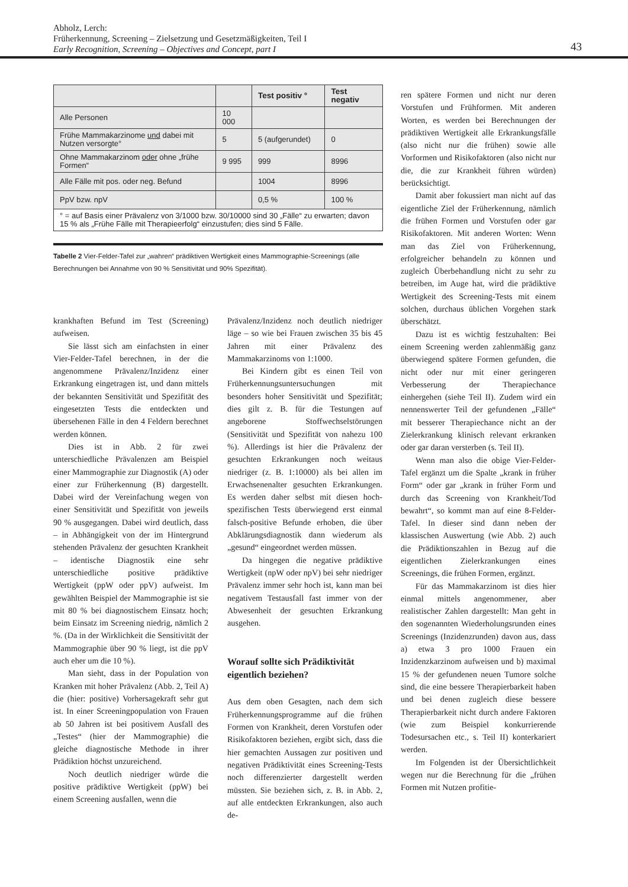Abholz, Lerch:
Früherkennung, Screening – Zielsetzung und Gesetzmäßigkeiten, Teil I
Early Recognition, Screening – Objectives and Concept, part I
43
| | | Test positiv ° | Test negativ |
| --- | --- | --- | --- |
| Alle Personen | 10 000 | | |
| Frühe Mammakarzinome und dabei mit Nutzen versorgte° | 5 | 5 (aufgerundet) | 0 |
| Ohne Mammakarzinom oder ohne „frühe Formen“ | 9 995 | 999 | 8996 |
| Alle Fälle mit pos. oder neg. Befund | | 1004 | 8996 |
| PpV bzw. npV | | 0,5 % | 100 % |
| ° = auf Basis einer Prävalenz von 3/1000 bzw. 30/10000 sind 30 „Fälle“ zu erwarten; davon 15 % als „Frühe Fälle mit Therapieerfolg“ einzustufen; dies sind 5 Fälle. | | | |
Tabelle 2 Vier-Felder-Tafel zur „wahren“ prädiktiven Wertigkeit eines Mammographie-Screenings (alle Berechnungen bei Annahme von 90 % Sensitivität und 90% Spezifität).
krankhaften Befund im Test (Screening) aufweisen.
Sie lässt sich am einfachsten in einer Vier-Felder-Tafel berechnen, in der die angenommene Prävalenz/Inzidenz einer Erkrankung eingetragen ist, und dann mittels der bekannten Sensitivität und Spezifität des eingesetzten Tests die entdeckten und übersehenen Fälle in den 4 Feldern berechnet werden können.
Dies ist in Abb. 2 für zwei unterschiedliche Prävalenzen am Beispiel einer Mammographie zur Diagnostik (A) oder einer zur Früherkennung (B) dargestellt. Dabei wird der Vereinfachung wegen von einer Sensitivität und Spezifität von jeweils 90 % ausgegangen. Dabei wird deutlich, dass – in Abhängigkeit von der im Hintergrund stehenden Prävalenz der gesuchten Krankheit – identische Diagnostik eine sehr unterschiedliche positive prädiktive Wertigkeit (ppW oder ppV) aufweist. Im gewählten Beispiel der Mammographie ist sie mit 80 % bei diagnostischem Einsatz hoch; beim Einsatz im Screening niedrig, nämlich 2 %. (Da in der Wirklichkeit die Sensitivität der Mammographie über 90 % liegt, ist die ppV auch eher um die 10 %).
Man sieht, dass in der Population von Kranken mit hoher Prävalenz (Abb. 2, Teil A) die (hier: positive) Vorhersagekraft sehr gut ist. In einer Screeningpopulation von Frauen ab 50 Jahren ist bei positivem Ausfall des „Testes“ (hier der Mammographie) die gleiche diagnostische Methode in ihrer Prädiktion höchst unzureichend.
Noch deutlich niedriger würde die positive prädiktive Wertigkeit (ppW) bei einem Screening ausfallen, wenn die
Prävalenz/Inzidenz noch deutlich niedriger läge – so wie bei Frauen zwischen 35 bis 45 Jahren mit einer Prävalenz des Mammakarzinoms von 1:1000.
Bei Kindern gibt es einen Teil von Früherkennungsuntersuchungen mit besonders hoher Sensitivität und Spezifität; dies gilt z. B. für die Testungen auf angeborene Stoffwechselstörungen (Sensitivität und Spezifität von nahezu 100 %). Allerdings ist hier die Prävalenz der gesuchten Erkrankungen noch weitaus niedriger (z. B. 1:10000) als bei allen im Erwachsenenalter gesuchten Erkrankungen. Es werden daher selbst mit diesen hoch-spezifischen Tests überwiegend erst einmal falsch-positive Befunde erhoben, die über Abklärungsdiagnostik dann wiederum als „gesund“ eingeordnet werden müssen.
Da hingegen die negative prädiktive Wertigkeit (npW oder npV) bei sehr niedriger Prävalenz immer sehr hoch ist, kann man bei negativem Testausfall fast immer von der Abwesenheit der gesuchten Erkrankung ausgehen.
Worauf sollte sich Prädiktivität eigentlich beziehen?
Aus dem oben Gesagten, nach dem sich Früherkennungsprogramme auf die frühen Formen von Krankheit, deren Vorstufen oder Risikofaktoren beziehen, ergibt sich, dass die hier gemachten Aussagen zur positiven und negativen Prädiktivität eines Screening-Tests noch differenzierter dargestellt werden müssten. Sie beziehen sich, z. B. in Abb. 2, auf alle entdeckten Erkrankungen, also auch de-
ren spätere Formen und nicht nur deren Vorstufen und Frühformen. Mit anderen Worten, es werden bei Berechnungen der prädiktiven Wertigkeit alle Erkrankungsfälle (also nicht nur die frühen) sowie alle Vorformen und Risikofaktoren (also nicht nur die, die zur Krankheit führen würden) berücksichtigt.
Damit aber fokussiert man nicht auf das eigentliche Ziel der Früherkennung, nämlich die frühen Formen und Vorstufen oder gar Risikofaktoren. Mit anderen Worten: Wenn man das Ziel von Früherkennung, erfolgreicher behandeln zu können und zugleich Überbehandlung nicht zu sehr zu betreiben, im Auge hat, wird die prädiktive Wertigkeit des Screening-Tests mit einem solchen, durchaus üblichen Vorgehen stark überschätzt.
Dazu ist es wichtig festzuhalten: Bei einem Screening werden zahlenmäßig ganz überwiegend spätere Formen gefunden, die nicht oder nur mit einer geringeren Verbesserung der Therapiechance einhergehen (siehe Teil II). Zudem wird ein nennenswerter Teil der gefundenen „Fälle“ mit besserer Therapiechance nicht an der Zielerkrankung klinisch relevant erkranken oder gar daran versterben (s. Teil II).
Wenn man also die obige Vier-Felder-Tafel ergänzt um die Spalte „krank in früher Form“ oder gar „krank in früher Form und durch das Screening von Krankheit/Tod bewahrt“, so kommt man auf eine 8-Felder-Tafel. In dieser sind dann neben der klassischen Auswertung (wie Abb. 2) auch die Prädiktionszahlen in Bezug auf die eigentlichen Zielerkrankungen eines Screenings, die frühen Formen, ergänzt.
Für das Mammakarzinom ist dies hier einmal mittels angenommener, aber realistischer Zahlen dargestellt: Man geht in den sogenannten Wiederholungsrunden eines Screenings (Inzidenzrunden) davon aus, dass a) etwa 3 pro 1000 Frauen ein Inzidenzkarzinom aufweisen und b) maximal 15 % der gefundenen neuen Tumore solche sind, die eine bessere Therapierbarkeit haben und bei denen zugleich diese bessere Therapierbarkeit nicht durch andere Faktoren (wie zum Beispiel konkurrierende Todesursachen etc., s. Teil II) konterkariert werden.
Im Folgenden ist der Übersichtlichkeit wegen nur die Berechnung für die „frühen Formen mit Nutzen profitie-